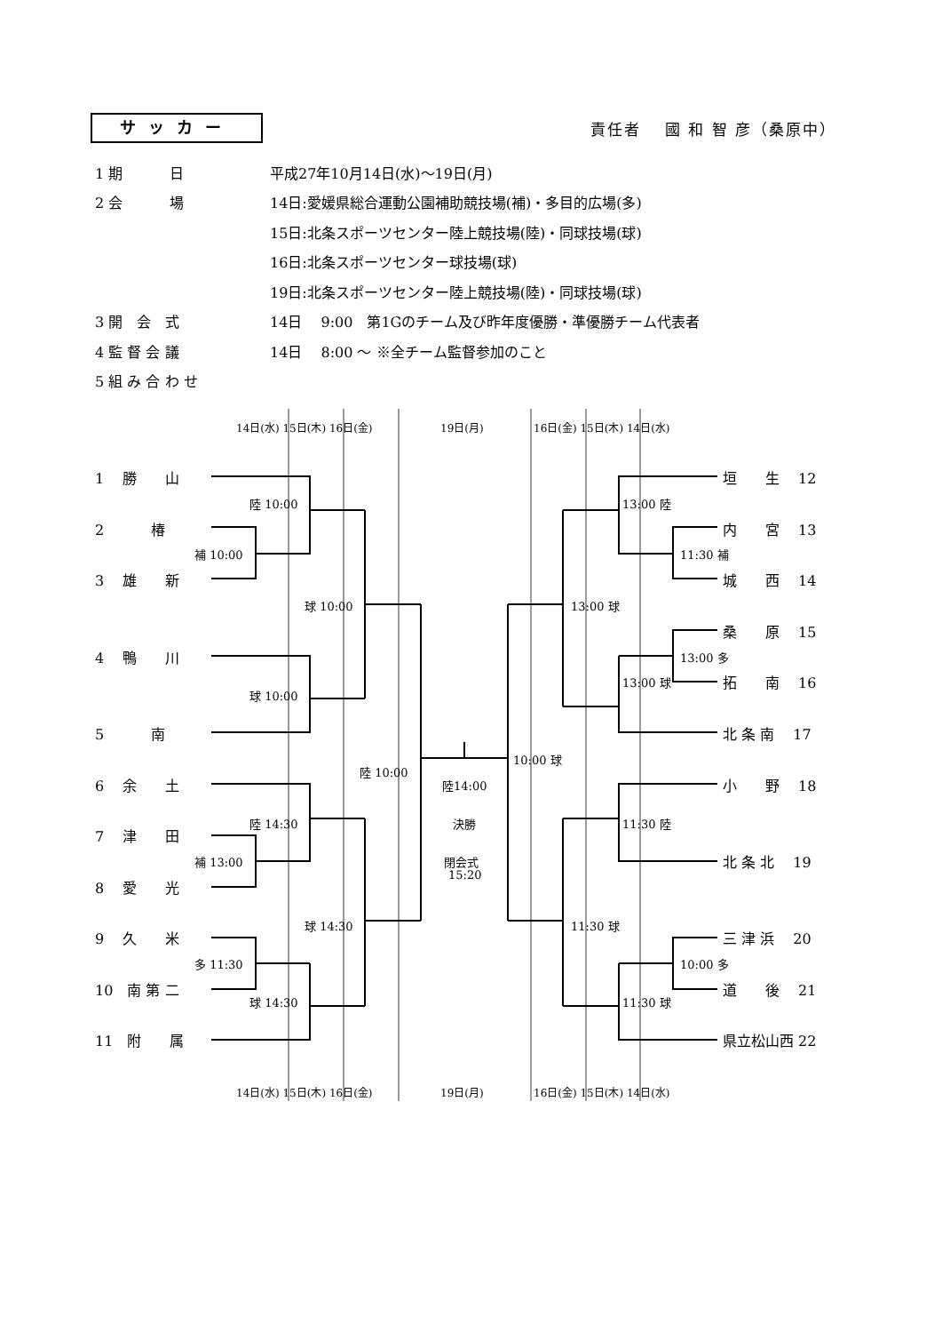サッカー
責任者　 國 和 智 彦（桑原中）
1 期　　　 日 平成27年10月14日(水)～19日(月)
2 会　　　 場 14日:愛媛県総合運動公園補助競技場(補)・多目的広場(多)
15日:北条スポーツセンター陸上競技場(陸)・同球技場(球)
16日:北条スポーツセンター球技場(球)
19日:北条スポーツセンター陸上競技場(陸)・同球技場(球)
3 開　会　式 14日　 9:00　第1Gのチーム及び昨年度優勝・準優勝チーム代表者
4 監 督 会 議 14日　 8:00 ～ ※全チーム監督参加のこと
5 組 み 合 わ せ
14日(水) 15日(木) 16日(金)
19日(月)
16日(金) 15日(木) 14日(水)
1　 勝　　山
垣　　生　 12
陸 10:00
13:00 陸
2　　　 椿
内　　宮　 13
補 10:00
11:30 補
3　 雄　　新
城　　西　 14
球 10:00
13:00 球
桑　　原　 15
4　 鴨　　川
13:00 多
13:00 球
拓　　南　 16
球 10:00
5　　　 南
北 条 南　 17
10:00 球
陸 10:00
6　 余　　土
陸14:00
小　　野　 18
陸 14:30
決勝
11:30 陸
7　 津　　田
補 13:00
閉会式
北 条 北　 19
15:20
8　 愛　　光
球 14:30
11:30 球
9　 久　　米
三 津 浜　 20
多 11:30
10:00 多
10　南 第 二
道　　後　 21
球 14:30
11:30 球
11　附　　属
県立松山西 22
14日(水) 15日(木) 16日(金)
19日(月)
16日(金) 15日(木) 14日(水)